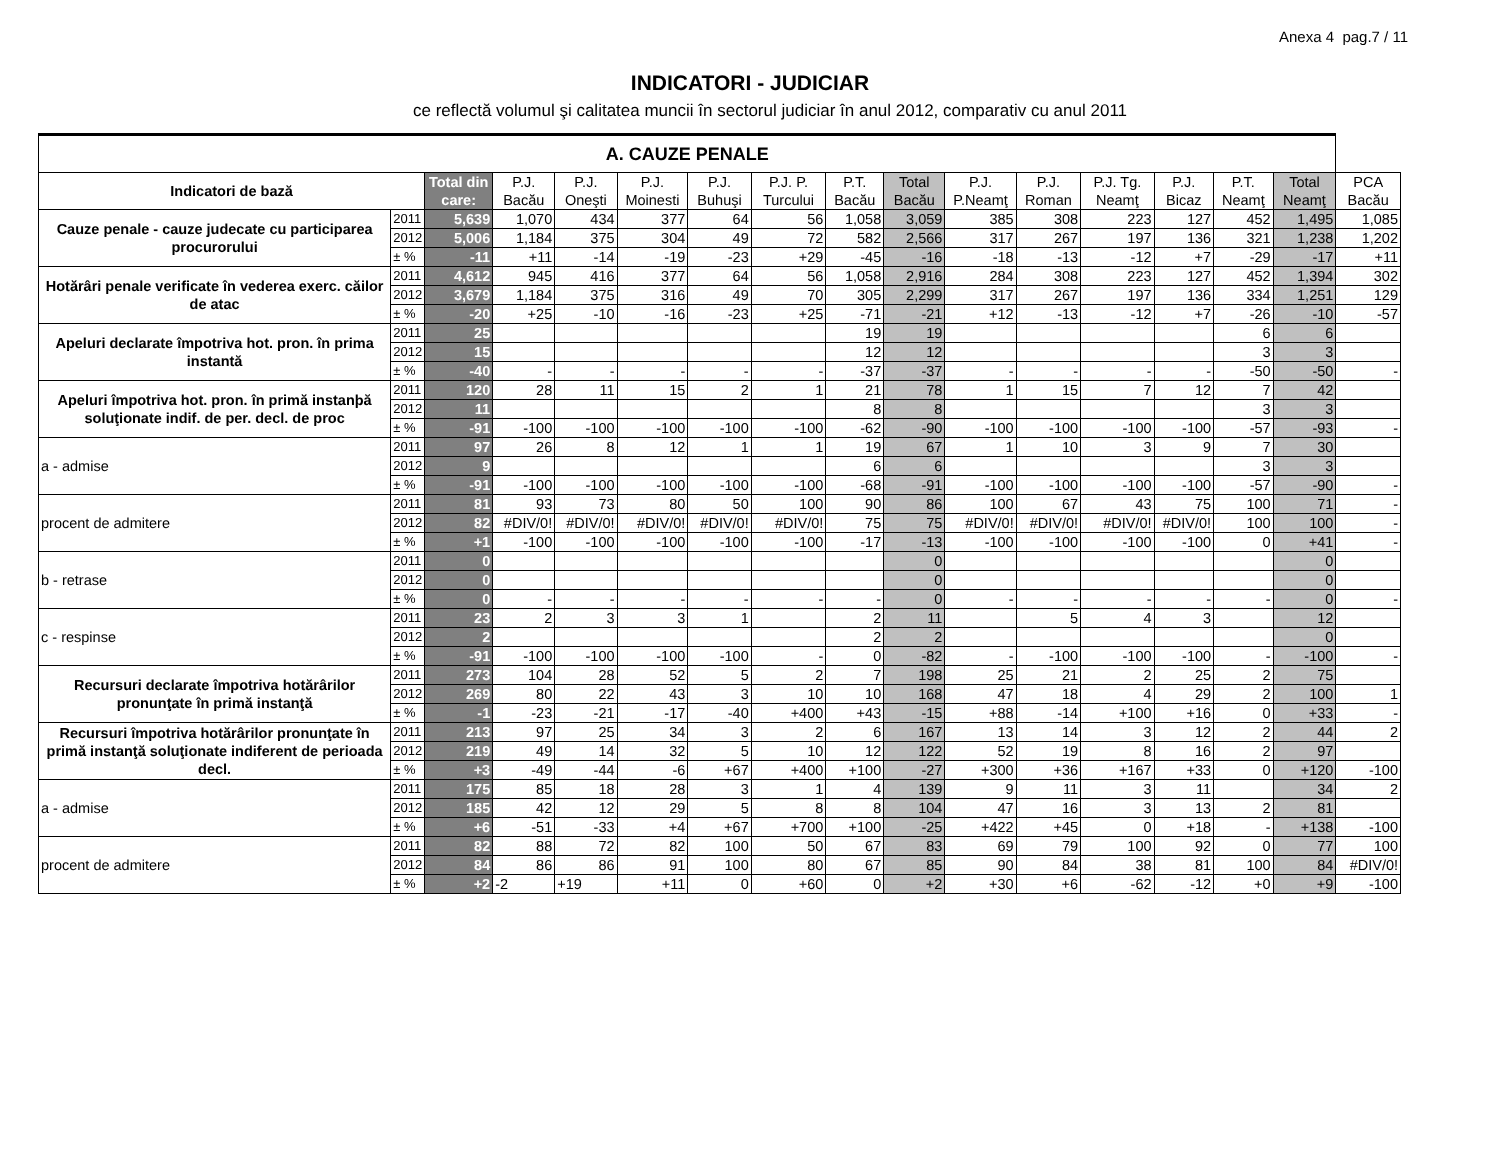Anexa 4 pag.7 / 11
INDICATORI - JUDICIAR
ce reflectă volumul şi calitatea muncii în sectorul judiciar în anul 2012, comparativ cu anul 2011
| A. CAUZE PENALE | | | | | | | | | | | | | | | | |
| Indicatori de bază | | Total din care: | P.J. Bacău | P.J. Oneşti | P.J. Moinesti | P.J. Buhuşi | P.J. P. Turcului | P.T. Bacău | Total Bacău | P.J. P.Neamţ | P.J. Roman | P.J. Tg. Neamţ | P.J. Bicaz | P.T. Neamţ | Total Neamţ | PCA Bacău |
| Cauze penale - cauze judecate cu participarea procurorului | 2011 | 5,639 | 1,070 | 434 | 377 | 64 | 56 | 1,058 | 3,059 | 385 | 308 | 223 | 127 | 452 | 1,495 | 1,085 |
| | 2012 | 5,006 | 1,184 | 375 | 304 | 49 | 72 | 582 | 2,566 | 317 | 267 | 197 | 136 | 321 | 1,238 | 1,202 |
| | ± % | -11 | +11 | -14 | -19 | -23 | +29 | -45 | -16 | -18 | -13 | -12 | +7 | -29 | -17 | +11 |
| Hotărâri penale verificate în vederea exerc. căilor de atac | 2011 | 4,612 | 945 | 416 | 377 | 64 | 56 | 1,058 | 2,916 | 284 | 308 | 223 | 127 | 452 | 1,394 | 302 |
| | 2012 | 3,679 | 1,184 | 375 | 316 | 49 | 70 | 305 | 2,299 | 317 | 267 | 197 | 136 | 334 | 1,251 | 129 |
| | ± % | -20 | +25 | -10 | -16 | -23 | +25 | -71 | -21 | +12 | -13 | -12 | +7 | -26 | -10 | -57 |
| Apeluri declarate împotriva hot. pron. în prima instantă | 2011 | 25 | | | | | | 19 | 19 | | | | | 6 | 6 | |
| | 2012 | 15 | | | | | | 12 | 12 | | | | | 3 | 3 | |
| | ± % | -40 | - | - | - | - | - | -37 | -37 | - | - | - | - | -50 | -50 | - |
| Apeluri împotriva hot. pron. în primă instanþă soluţionate indif. de per. decl. de proc | 2011 | 120 | 28 | 11 | 15 | 2 | 1 | 21 | 78 | 1 | 15 | 7 | 12 | 7 | 42 | |
| | 2012 | 11 | | | | | | 8 | 8 | | | | | 3 | 3 | |
| | ± % | -91 | -100 | -100 | -100 | -100 | -100 | -62 | -90 | -100 | -100 | -100 | -100 | -57 | -93 | - |
| a - admise | 2011 | 97 | 26 | 8 | 12 | 1 | 1 | 19 | 67 | 1 | 10 | 3 | 9 | 7 | 30 | |
| | 2012 | 9 | | | | | | 6 | 6 | | | | | 3 | 3 | |
| | ± % | -91 | -100 | -100 | -100 | -100 | -100 | -68 | -91 | -100 | -100 | -100 | -100 | -57 | -90 | - |
| procent de admitere | 2011 | 81 | 93 | 73 | 80 | 50 | 100 | 90 | 86 | 100 | 67 | 43 | 75 | 100 | 71 | - |
| | 2012 | 82 | #DIV/0! | #DIV/0! | #DIV/0! | #DIV/0! | #DIV/0! | 75 | 75 | #DIV/0! | #DIV/0! | #DIV/0! | #DIV/0! | 100 | 100 | - |
| | ± % | +1 | -100 | -100 | -100 | -100 | -100 | -17 | -13 | -100 | -100 | -100 | -100 | 0 | +41 | - |
| b - retrase | 2011 | 0 | | | | | | | 0 | | | | | | 0 | |
| | 2012 | 0 | | | | | | | 0 | | | | | | 0 | |
| | ± % | 0 | - | - | - | - | - | - | 0 | - | - | - | - | - | 0 | - |
| c - respinse | 2011 | 23 | 2 | 3 | 3 | 1 | | 2 | 11 | | 5 | 4 | 3 | | 12 | |
| | 2012 | 2 | | | | | | 2 | 2 | | | | | | 0 | |
| | ± % | -91 | -100 | -100 | -100 | -100 | - | 0 | -82 | - | -100 | -100 | -100 | - | -100 | - |
| Recursuri declarate împotriva hotărârilor pronunţate în primă instanţă | 2011 | 273 | 104 | 28 | 52 | 5 | 2 | 7 | 198 | 25 | 21 | 2 | 25 | 2 | 75 | |
| | 2012 | 269 | 80 | 22 | 43 | 3 | 10 | 10 | 168 | 47 | 18 | 4 | 29 | 2 | 100 | 1 |
| | ± % | -1 | -23 | -21 | -17 | -40 | +400 | +43 | -15 | +88 | -14 | +100 | +16 | 0 | +33 | - |
| Recursuri împotriva hotărârilor pronunţate în primă instanţă soluţionate indiferent de perioada decl. | 2011 | 213 | 97 | 25 | 34 | 3 | 2 | 6 | 167 | 13 | 14 | 3 | 12 | 2 | 44 | 2 |
| | 2012 | 219 | 49 | 14 | 32 | 5 | 10 | 12 | 122 | 52 | 19 | 8 | 16 | 2 | 97 | |
| | ± % | +3 | -49 | -44 | -6 | +67 | +400 | +100 | -27 | +300 | +36 | +167 | +33 | 0 | +120 | -100 |
| a - admise | 2011 | 175 | 85 | 18 | 28 | 3 | 1 | 4 | 139 | 9 | 11 | 3 | 11 | | 34 | 2 |
| | 2012 | 185 | 42 | 12 | 29 | 5 | 8 | 8 | 104 | 47 | 16 | 3 | 13 | 2 | 81 | |
| | ± % | +6 | -51 | -33 | +4 | +67 | +700 | +100 | -25 | +422 | +45 | 0 | +18 | - | +138 | -100 |
| procent de admitere | 2011 | 82 | 88 | 72 | 82 | 100 | 50 | 67 | 83 | 69 | 79 | 100 | 92 | 0 | 77 | 100 |
| | 2012 | 84 | 86 | 86 | 91 | 100 | 80 | 67 | 85 | 90 | 84 | 38 | 81 | 100 | 84 | #DIV/0! |
| | ± % | +2 | -2 | +19 | +11 | 0 | +60 | 0 | +2 | +30 | +6 | -62 | -12 | +0 | +9 | -100 |